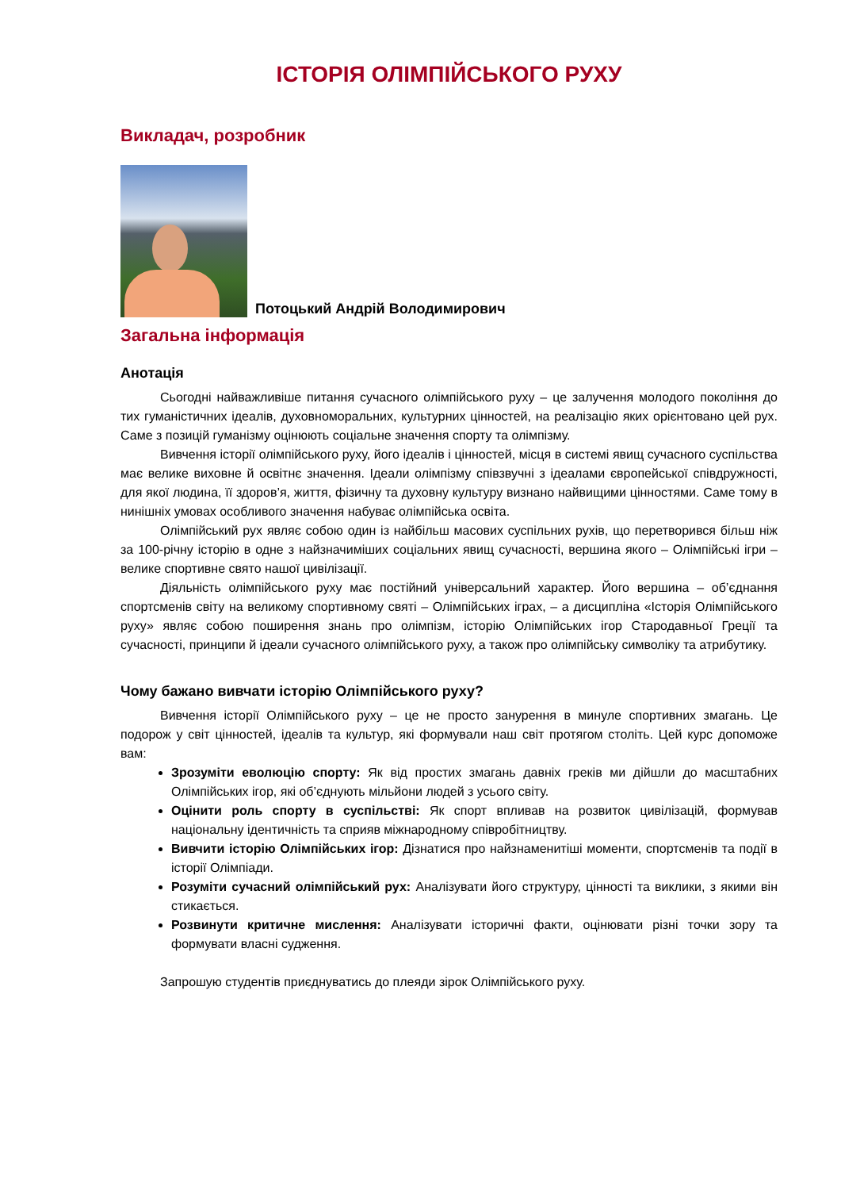ІСТОРІЯ ОЛІМПІЙСЬКОГО РУХУ
Викладач, розробник
Потоцький Андрій Володимирович
Загальна інформація
Анотація
Сьогодні найважливіше питання сучасного олімпійського руху – це залучення молодого покоління до тих гуманістичних ідеалів, духовноморальних, культурних цінностей, на реалізацію яких орієнтовано цей рух. Саме з позицій гуманізму оцінюють соціальне значення спорту та олімпізму.
Вивчення історії олімпійського руху, його ідеалів і цінностей, місця в системі явищ сучасного суспільства має велике виховне й освітнє значення. Ідеали олімпізму співзвучні з ідеалами європейської співдружності, для якої людина, її здоров’я, життя, фізичну та духовну культуру визнано найвищими цінностями. Саме тому в нинішніх умовах особливого значення набуває олімпійська освіта.
Олімпійський рух являє собою один із найбільш масових суспільних рухів, що перетворився більш ніж за 100-річну історію в одне з найзначиміших соціальних явищ сучасності, вершина якого – Олімпійські ігри – велике спортивне свято нашої цивілізації.
Діяльність олімпійського руху має постійний універсальний характер. Його вершина – об’єднання спортсменів світу на великому спортивному святі – Олімпійських іграх, – а дисципліна «Історія Олімпійського руху» являє собою поширення знань про олімпізм, історію Олімпійських ігор Стародавньої Греції та сучасності, принципи й ідеали сучасного олімпійського руху, а також про олімпійську символіку та атрибутику.
Чому бажано вивчати історію Олімпійського руху?
Вивчення історії Олімпійського руху – це не просто занурення в минуле спортивних змагань. Це подорож у світ цінностей, ідеалів та культур, які формували наш світ протягом століть. Цей курс допоможе вам:
Зрозуміти еволюцію спорту: Як від простих змагань давніх греків ми дійшли до масштабних Олімпійських ігор, які об’єднують мільйони людей з усього світу.
Оцінити роль спорту в суспільстві: Як спорт впливав на розвиток цивілізацій, формував національну ідентичність та сприяв міжнародному співробітництву.
Вивчити історію Олімпійських ігор: Дізнатися про найзнаменитіші моменти, спортсменів та події в історії Олімпіади.
Розуміти сучасний олімпійський рух: Аналізувати його структуру, цінності та виклики, з якими він стикається.
Розвинути критичне мислення: Аналізувати історичні факти, оцінювати різні точки зору та формувати власні судження.
Запрошую студентів приєднуватись до плеяди зірок Олімпійського руху.